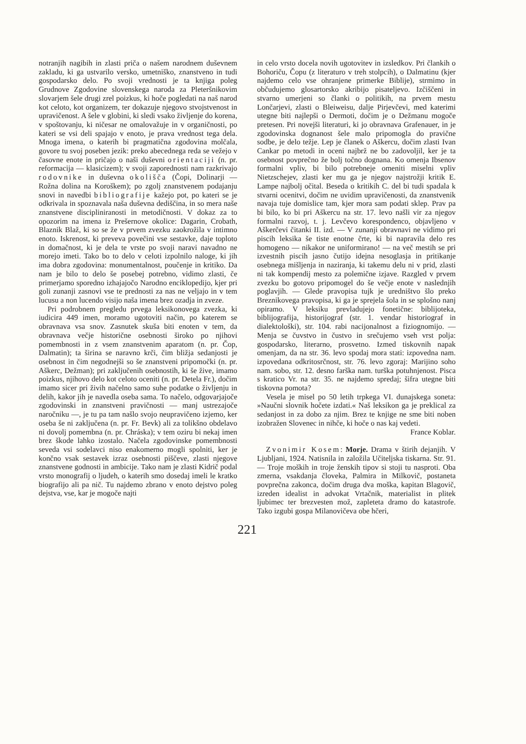notranjih nagibih in zlasti priča o našem narodnem duševnem zakladu, ki ga ustvarilo versko, umetniško, znanstveno in tudi gospodarsko delo. Po svoji vrednosti je ta knjiga poleg Grudnove Zgodovine slovenskega naroda za Pleteršnikovim slovarjem šele drugi zrel poizkus, ki hoče pogledati na naš narod kot celoto, kot organizem, ter dokazuje njegovo stvojstvenost in upravičenost. A šele v globini, ki sledi vsako življenje do korena, v spoštovanju, ki ničesar ne omalovažuje in v organičnosti, po kateri se vsi deli spajajo v enoto, je prava vrednost tega dela. Mnoga imena, o katerih bi pragmatična zgodovina molčala, govore tu svoj poseben jezik: preko abecednega reda se vežejo v časovne enote in pričajo o naši duševni orientaciji (n. pr. reformacija — klasicizem); v svoji zaporednosti nam razkrivajo rodovnike in duševna okolišča (Čopi, Dolinarji — Rožna dolina na Koroškem); po zgolj znanstvenem podajanju snovi in navedbi bibliografije kažejo pot, po kateri se je odkrivala in spoznavala naša duševna dediščina, in so mera naše znanstvene discipliniranosti in metodičnosti. V dokaz za to opozorim na imena iz Prešernove okolice: Dagarin, Crobath, Blaznik Blaž, ki so se že v prvem zvezku zaokrožila v intimno enoto. Iskrenost, ki preveva povečini vse sestavke, daje toploto in domačnost, ki je dela te vrste po svoji naravi navadno ne morejo imeti. Tako bo to delo v celoti izpolnilo naloge, ki jih ima dobra zgodovina: monumentalnost, poučenje in kritiko. Da nam je bilo to delo še posebej potrebno, vidimo zlasti, če primerjamo sporedno izhajajočo Narodno enciklopedijo, kjer pri goli zunanji zasnovi vse te prednosti za nas ne veljajo in v tem lucusu a non lucendo visijo naša imena brez ozadja in zveze.
Pri podrobnem pregledu prvega leksikonovega zvezka, ki iudicira 449 imen, moramo ugotoviti način, po katerem se obravnava vsa snov. Zasnutek skuša biti enoten v tem, da obravnava večje historične osebnosti široko po njihovi pomembnosti in z vsem znanstvenim aparatom (n. pr. Čop, Dalmatin); ta širina se naravno krči, čim bližja sedanjosti je osebnost in čim negodnejši so še znanstveni pripomočki (n. pr. Aškerc, Dežman); pri zaključenih osebnostih, ki še žive, imamo poizkus, njihovo delo kot celoto oceniti (n. pr. Detela Fr.), dočim imamo sicer pri živih načelno samo suhe podatke o življenju in delih, kakor jih je navedla oseba sama. To načelo, odgovarjajoče zgodovinski in znanstveni pravičnosti — manj ustrezajoče naročniku —, je tu pa tam našlo svojo neupravičeno izjemo, ker oseba še ni zaključena (n. pr. Fr. Bevk) ali za tolikšno obdelavo ni dovolj pomembna (n. pr. Chráska); v tem oziru bi nekaj imen brez škode lahko izostalo. Načela zgodovinske pomembnosti seveda vsi sodelavci niso enakomerno mogli spolniti, ker je končno vsak sestavek izraz osebnosti piščeve, zlasti njegove znanstvene godnosti in ambicije. Tako nam je zlasti Kidrič podal vrsto monografij o ljudeh, o katerih smo dosedaj imeli le kratko biografijo ali pa nič. Tu najdemo zbrano v enoto dejstvo poleg dejstva, vse, kar je mogoče najti
in celo vrsto docela novih ugotovitev in izsledkov. Pri člankih o Bohoriču, Čopu (z literaturo v treh stolpcih), o Dalmatinu (kjer najdemo celo vse ohranjene primerke Biblije), strmimo in občudujemo glosartorsko akribijo pisateljevo. Izčiščeni in stvarno umerjeni so članki o politikih, na prvem mestu Lončarjevi, zlasti o Bleiweisu, dalje Pirjevčevi, med katerimi utegne biti najlepši o Dermoti, dočim je o Dežmanu mogoče pretesen. Pri novejši literaturi, ki jo obravnava Grafenauer, in je zgodovinska dognanost šele malo pripomogla do pravične sodbe, je delo težje. Lep je članek o Aškercu, dočim zlasti Ivan Cankar po metodi in oceni najbrž ne bo zadovoljil, ker je ta osebnost povprečno že bolj točno dognana. Ko omenja Ibsenov formalni vpliv, bi bilo potrebneje omeniti miselni vpliv Nietzschejev, zlasti ker mu ga je njegov najstrožji kritik E. Lampe najbolj očital. Beseda o kritikih C. del bi tudi spadala k stvarni ocenitvi, dočim ne uvidim upravičenosti, da znanstvenik navaja tuje domislice tam, kjer mora sam podati sklep. Prav pa bi bilo, ko bi pri Aškercu na str. 17. levo našli vir za njegov formalni razvoj, t. j. Levčevo korespondenco, objavljeno v Aškerčevi čitanki II. izd. — V zunanji obravnavi ne vidimo pri piscih leksika še tiste enotne črte, ki bi napravila delo res homogeno — nikakor ne uniformirano! — na več mestih se pri izvestnih piscih jasno čutijo idejna nesoglasja in pritikanje osebnega mišljenja in naziranja, ki takemu delu ni v prid, zlasti ni tak kompendij mesto za polemične izjave. Razgled v prvem zvezku bo gotovo pripomogel do še večje enote v naslednjih poglavjih. — Glede pravopisa tujk je uredništvo šlo preko Breznikovega pravopisa, ki ga je sprejela šola in se splošno nanj opiramo. V leksiku prevladujejo fonetične: biblijoteka, biblijografija, historijograf (str. 1. vendar historiograf in dialektološki), str. 104. rabi nacijonalnost a fiziognomijo. — Menja se čuvstvo in čustvo in srečujemo vseh vrst polja: gospodarsko, literarno, prosvetno. Izmed tiskovnih napak omenjam, da na str. 36. levo spodaj mora stati: izpovedna nam. izpovedana odkritosrčnost, str. 76. levo zgoraj: Marijino soho nam. sobo, str. 12. desno farška nam. turška potuhnjenost. Pisca s kratico Vr. na str. 35. ne najdemo spredaj; šifra utegne biti tiskovna pomota?
Vesela je misel po 50 letih trpkega VI. dunajskega soneta: »Naučni slovnik hočete izdati.« Naš leksikon ga je preklical za sedanjost in za dobo za njim. Brez te knjige ne sme biti noben izobražen Slovenec in nihče, ki hoče o nas kaj vedeti.
France Koblar.
Zvonimir Kosem: Morje. Drama v štirih dejanjih. V Ljubljani, 1924. Natisnila in založila Učiteljska tiskarna. Str. 91. — Troje moških in troje ženskih tipov si stoji tu nasproti. Oba zmerna, vsakdanja človeka, Palmira in Milkovič, postaneta povprečna zakonca, dočim druga dva moška, kapitan Blagovič, izreden idealist in advokat Vrtačnik, materialist in plitek ljubimec ter brezvesten mož, zapleteta dramo do katastrofe. Tako izgubi gospa Milanovičeva obe hčeri,
221